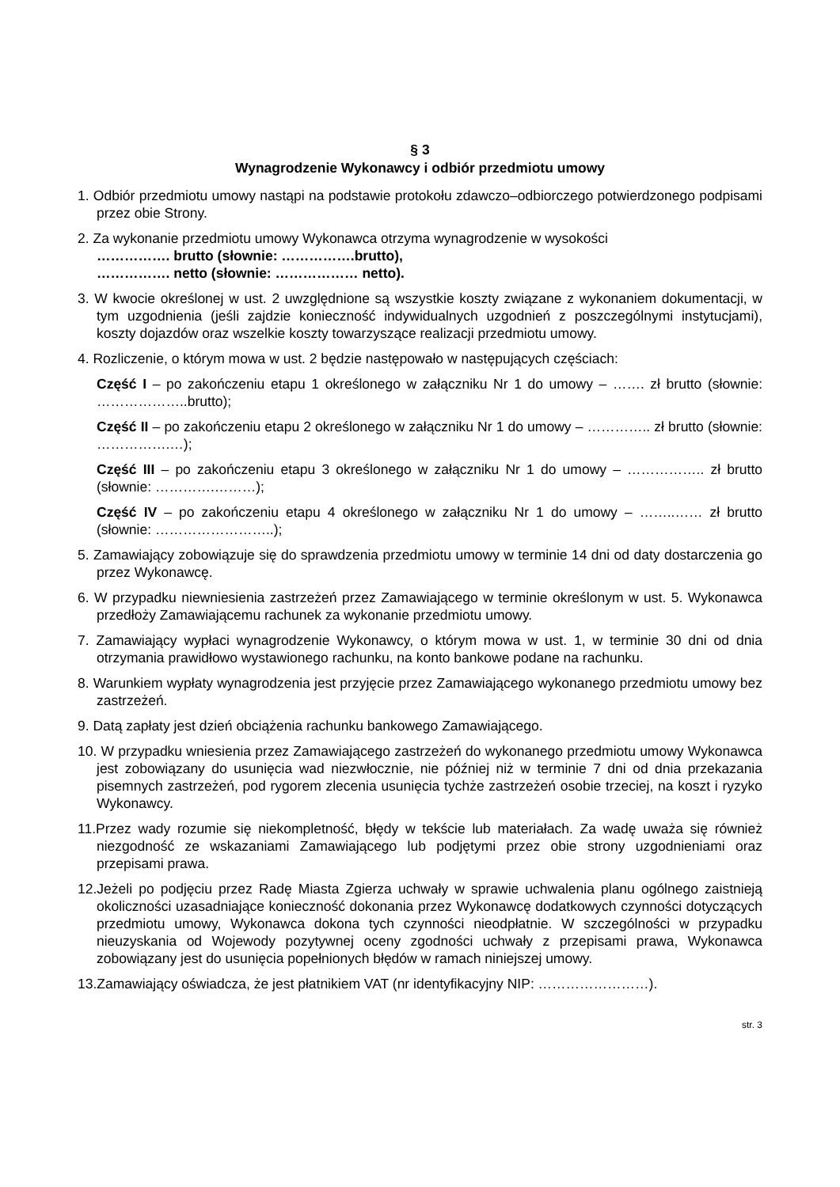§ 3
Wynagrodzenie Wykonawcy i odbiór przedmiotu umowy
1. Odbiór przedmiotu umowy nastąpi na podstawie protokołu zdawczo–odbiorczego potwierdzonego podpisami przez obie Strony.
2. Za wykonanie przedmiotu umowy Wykonawca otrzyma wynagrodzenie w wysokości
……………. brutto (słownie: …………….brutto),
……………. netto (słownie: ……………… netto).
3. W kwocie określonej w ust. 2 uwzględnione są wszystkie koszty związane z wykonaniem dokumentacji, w tym uzgodnienia (jeśli zajdzie konieczność indywidualnych uzgodnień z poszczególnymi instytucjami), koszty dojazdów oraz wszelkie koszty towarzyszące realizacji przedmiotu umowy.
4. Rozliczenie, o którym mowa w ust. 2 będzie następowało w następujących częściach:
Część I – po zakończeniu etapu 1 określonego w załączniku Nr 1 do umowy – ……. zł brutto (słownie: ………………..brutto);
Część II – po zakończeniu etapu 2 określonego w załączniku Nr 1 do umowy – ………….. zł brutto (słownie: …………….…);
Część III – po zakończeniu etapu 3 określonego w załączniku Nr 1 do umowy – …………….. zł brutto (słownie: ………….………);
Część IV – po zakończeniu etapu 4 określonego w załączniku Nr 1 do umowy – ……..…… zł brutto (słownie: ……………………..);
5. Zamawiający zobowiązuje się do sprawdzenia przedmiotu umowy w terminie 14 dni od daty dostarczenia go przez Wykonawcę.
6. W przypadku niewniesienia zastrzeżeń przez Zamawiającego w terminie określonym w ust. 5. Wykonawca przedłoży Zamawiającemu rachunek za wykonanie przedmiotu umowy.
7. Zamawiający wypłaci wynagrodzenie Wykonawcy, o którym mowa w ust. 1, w terminie 30 dni od dnia otrzymania prawidłowo wystawionego rachunku, na konto bankowe podane na rachunku.
8. Warunkiem wypłaty wynagrodzenia jest przyjęcie przez Zamawiającego wykonanego przedmiotu umowy bez zastrzeżeń.
9. Datą zapłaty jest dzień obciążenia rachunku bankowego Zamawiającego.
10. W przypadku wniesienia przez Zamawiającego zastrzeżeń do wykonanego przedmiotu umowy Wykonawca jest zobowiązany do usunięcia wad niezwłocznie, nie później niż w terminie 7 dni od dnia przekazania pisemnych zastrzeżeń, pod rygorem zlecenia usunięcia tychże zastrzeżeń osobie trzeciej, na koszt i ryzyko Wykonawcy.
11.Przez wady rozumie się niekompletność, błędy w tekście lub materiałach. Za wadę uważa się również niezgodność ze wskazaniami Zamawiającego lub podjętymi przez obie strony uzgodnieniami oraz przepisami prawa.
12.Jeżeli po podjęciu przez Radę Miasta Zgierza uchwały w sprawie uchwalenia planu ogólnego zaistnieją okoliczności uzasadniające konieczność dokonania przez Wykonawcę dodatkowych czynności dotyczących przedmiotu umowy, Wykonawca dokona tych czynności nieodpłatnie. W szczególności w przypadku nieuzyskania od Wojewody pozytywnej oceny zgodności uchwały z przepisami prawa, Wykonawca zobowiązany jest do usunięcia popełnionych błędów w ramach niniejszej umowy.
13.Zamawiający oświadcza, że jest płatnikiem VAT (nr identyfikacyjny NIP: ……………………).
str. 3